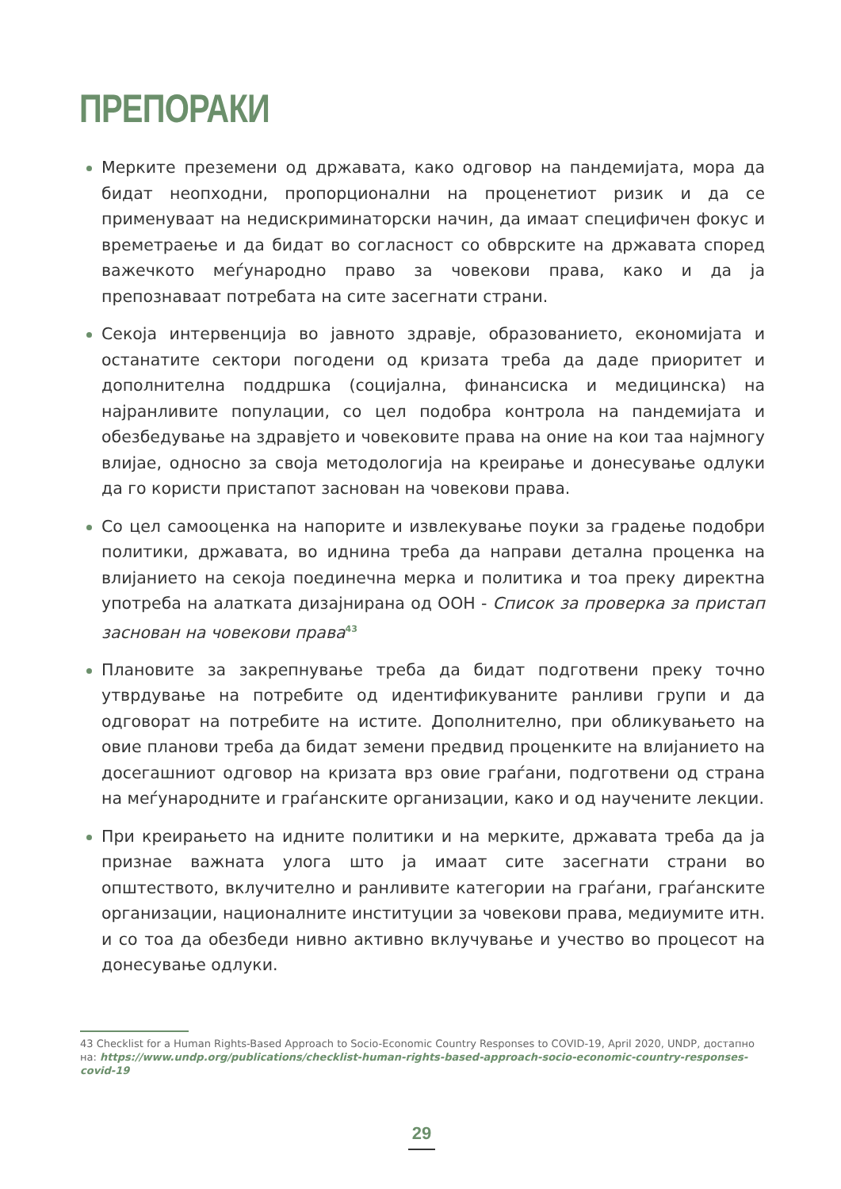ПРЕПОРАКИ
Мерките преземени од државата, како одговор на пандемијата, мора да бидат неопходни, пропорционални на проценетиот ризик и да се применуваат на недискриминаторски начин, да имаат специфичен фокус и времетраење и да бидат во согласност со обврските на државата според важечкото меѓународно право за човекови права, како и да ја препознаваат потребата на сите засегнати страни.
Секоја интервенција во јавното здравје, образованието, економијата и останатите сектори погодени од кризата треба да даде приоритет и дополнителна поддршка (социјална, финансиска и медицинска) на најранливите популации, со цел подобра контрола на пандемијата и обезбедување на здравјето и човековите права на оние на кои таа најмногу влијае, односно за своја методологија на креирање и донесување одлуки да го користи пристапот заснован на човекови права.
Со цел самооценка на напорите и извлекување поуки за градење подобри политики, државата, во иднина треба да направи детална проценка на влијанието на секоја поединечна мерка и политика и тоа преку директна употреба на алатката дизајнирана од ООН - Список за проверка за пристап заснован на човекови права<sup>43</sup>
Плановите за закрепнување треба да бидат подготвени преку точно утврдување на потребите од идентификуваните ранливи групи и да одговорат на потребите на истите. Дополнително, при обликувањето на овие планови треба да бидат земени предвид проценките на влијанието на досегашниот одговор на кризата врз овие граѓани, подготвени од страна на меѓународните и граѓанските организации, како и од научените лекции.
При креирањето на идните политики и на мерките, државата треба да ја признае важната улога што ја имаат сите засегнати страни во општеството, вклучително и ранливите категории на граѓани, граѓанските организации, националните институции за човекови права, медиумите итн. и со тоа да обезбеди нивно активно вклучување и учество во процесот на донесување одлуки.
43 Checklist for a Human Rights-Based Approach to Socio-Economic Country Responses to COVID-19, April 2020, UNDP, достапно на: https://www.undp.org/publications/checklist-human-rights-based-approach-socio-economic-country-responses-covid-19
29